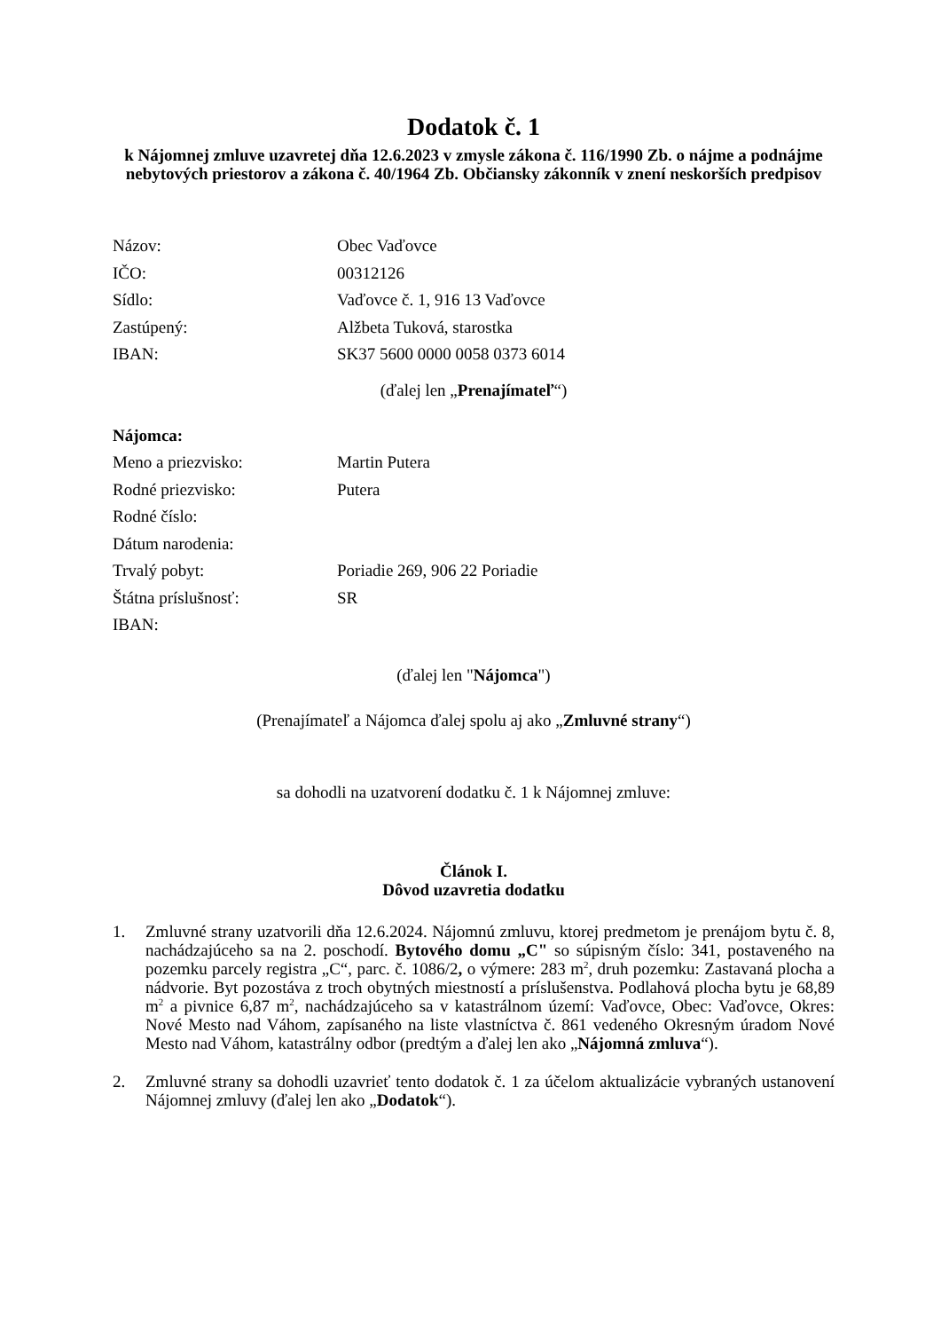Dodatok č. 1
k Nájomnej zmluve uzavretej dňa 12.6.2023 v zmysle zákona č. 116/1990 Zb. o nájme a podnájme nebytových priestorov a zákona č. 40/1964 Zb. Občiansky zákonník v znení neskorších predpisov
Názov: Obec Vaďovce
IČO: 00312126
Sídlo: Vaďovce č. 1, 916 13 Vaďovce
Zastúpený: Alžbeta Tuková, starostka
IBAN: SK37 5600 0000 0058 0373 6014
(ďalej len „Prenajímateľ“)
Nájomca:
Meno a priezvisko: Martin Putera
Rodné priezvisko: Putera
Rodné číslo:
Dátum narodenia:
Trvalý pobyt: Poriadie 269, 906 22 Poriadie
Štátna príslušnosť: SR
IBAN:
(ďalej len "Nájomca")
(Prenajímateľ a Nájomca ďalej spolu aj ako „Zmluvné strany“)
sa dohodli na uzatvorení dodatku č. 1 k Nájomnej zmluve:
Článok I.
Dôvod uzavretia dodatku
1. Zmluvné strany uzatvorili dňa 12.6.2024. Nájomnú zmluvu, ktorej predmetom je prenájom bytu č. 8, nachádzajúceho sa na 2. poschodí. Bytového domu „C" so súpisným číslo: 341, postaveného na pozemku parcely registra „C“, parc. č. 1086/2, o výmere: 283 m<sup>2</sup>, druh pozemku: Zastavaná plocha a nádvorie. Byt pozostáva z troch obytných miestností a príslušenstva. Podlahová plocha bytu je 68,89 m<sup>2</sup> a pivnice 6,87 m<sup>2</sup>, nachádzajúceho sa v katastrálnom území: Vaďovce, Obec: Vaďovce, Okres: Nové Mesto nad Váhom, zapísaného na liste vlastníctva č. 861 vedeného Okresným úradom Nové Mesto nad Váhom, katastrálny odbor (predtým a ďalej len ako „Nájomná zmluva“).
2. Zmluvné strany sa dohodli uzavrieť tento dodatok č. 1 za účelom aktualizácie vybraných ustanovení Nájomnej zmluvy (ďalej len ako „Dodatok“).